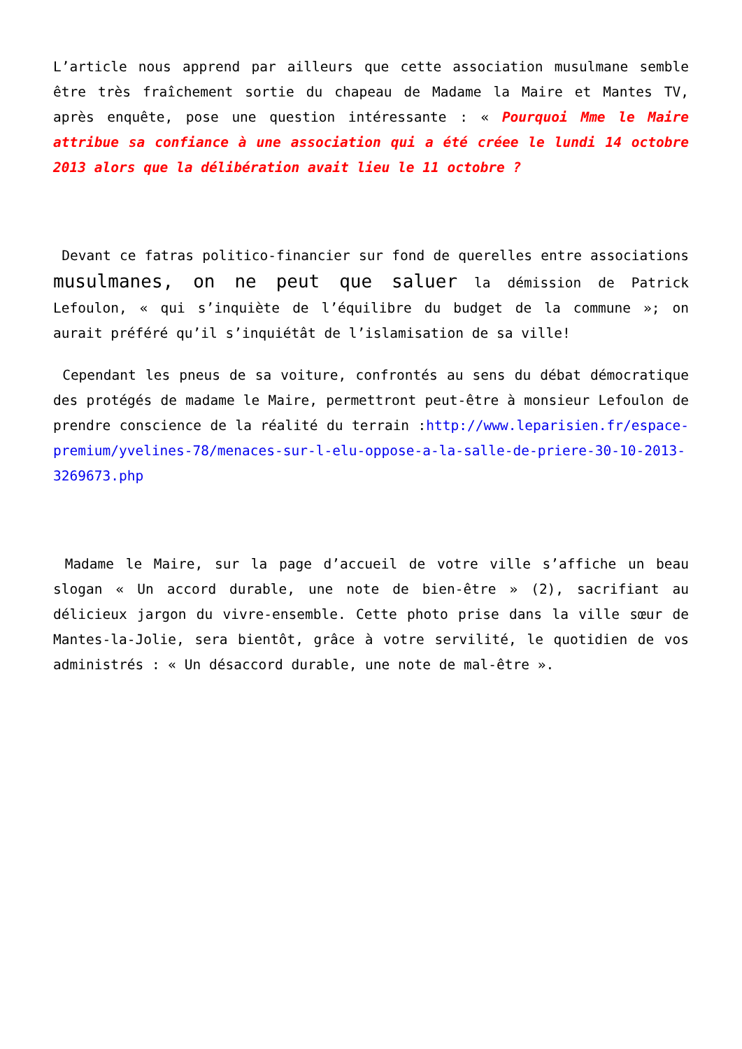L’article nous apprend par ailleurs que cette association musulmane semble être très fraîchement sortie du chapeau de Madame la Maire et Mantes TV, après enquête, pose une question intéressante : « Pourquoi Mme le Maire attribue sa confiance à une association qui a été créee le lundi 14 octobre 2013 alors que la délibération avait lieu le 11 octobre ?
Devant ce fatras politico-financier sur fond de querelles entre associations musulmanes, on ne peut que saluer la démission de Patrick Lefoulon, « qui s’inquiète de l’équilibre du budget de la commune »; on aurait préféré qu’il s’inquiétât de l’islamisation de sa ville!
Cependant les pneus de sa voiture, confrontés au sens du débat démocratique des protégés de madame le Maire, permettront peut-être à monsieur Lefoulon de prendre conscience de la réalité du terrain :http://www.leparisien.fr/espace-premium/yvelines-78/menaces-sur-l-elu-oppose-a-la-salle-de-priere-30-10-2013-3269673.php
Madame le Maire, sur la page d’accueil de votre ville s’affiche un beau slogan « Un accord durable, une note de bien-être » (2), sacrifiant au délicieux jargon du vivre-ensemble. Cette photo prise dans la ville sœur de Mantes-la-Jolie, sera bientôt, grâce à votre servilité, le quotidien de vos administrés : « Un désaccord durable, une note de mal-être ».